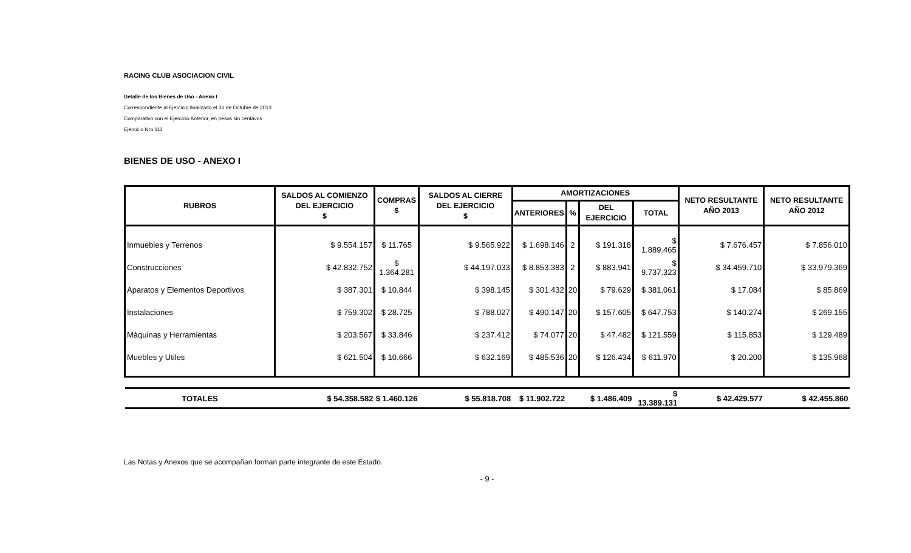RACING CLUB ASOCIACION CIVIL
Detalle de los Bienes de Uso - Anexo I
Correspondiente al Ejercicio finalizado el 31 de Octubre de 2013
Comparativo con el Ejercicio Anterior, en pesos sin centavos
Ejercicio Nro 111
BIENES DE USO - ANEXO I
| RUBROS | SALDOS AL COMIENZO DEL EJERCICIO $ | COMPRAS $ | SALDOS AL CIERRE DEL EJERCICIO $ | AMORTIZACIONES | | | | NETO RESULTANTE AÑO 2013 | NETO RESULTANTE AÑO 2012 |
| --- | --- | --- | --- | --- | --- | --- | --- | --- | --- |
| | | | | ANTERIORES | % | DEL EJERCICIO | TOTAL | | |
| Inmuebles y Terrenos | $ 9.554.157 | $ 11.765 | $ 9.565.922 | $ 1.698.146 | 2 | $ 191.318 | $ 1.889.465 | $ 7.676.457 | $ 7.856.010 |
| Construcciones | $ 42.832.752 | $ 1.364.281 | $ 44.197.033 | $ 8.853.383 | 2 | $ 883.941 | $ 9.737.323 | $ 34.459.710 | $ 33.979.369 |
| Aparatos y Elementos Deportivos | $ 387.301 | $ 10.844 | $ 398.145 | $ 301.432 | 20 | $ 79.629 | $ 381.061 | $ 17.084 | $ 85.869 |
| Instalaciones | $ 759.302 | $ 28.725 | $ 788.027 | $ 490.147 | 20 | $ 157.605 | $ 647.753 | $ 140.274 | $ 269.155 |
| Màquinas y Herramientas | $ 203.567 | $ 33.846 | $ 237.412 | $ 74.077 | 20 | $ 47.482 | $ 121.559 | $ 115.853 | $ 129.489 |
| Muebles y Utiles | $ 621.504 | $ 10.666 | $ 632.169 | $ 485.536 | 20 | $ 126.434 | $ 611.970 | $ 20.200 | $ 135.968 |
| TOTALES | $ 54.358.582 | $ 1.460.126 | $ 55.818.708 | $ 11.902.722 | | $ 1.486.409 | $ 13.389.131 | $ 42.429.577 | $ 42.455.860 |
Las Notas y Anexos que se acompañan forman parte integrante de este Estado.
- 9 -